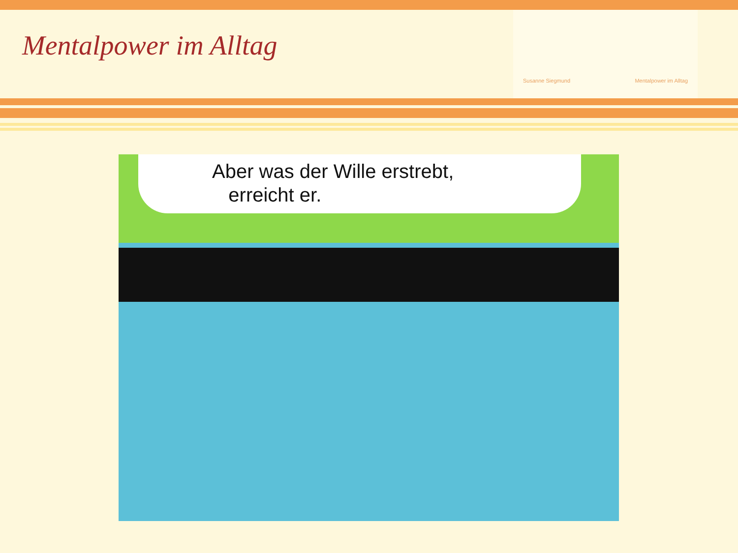Mentalpower im Alltag
Susanne Siegmund Mentalpower im Alltag
Aber was der Wille erstrebt,
erreicht er.